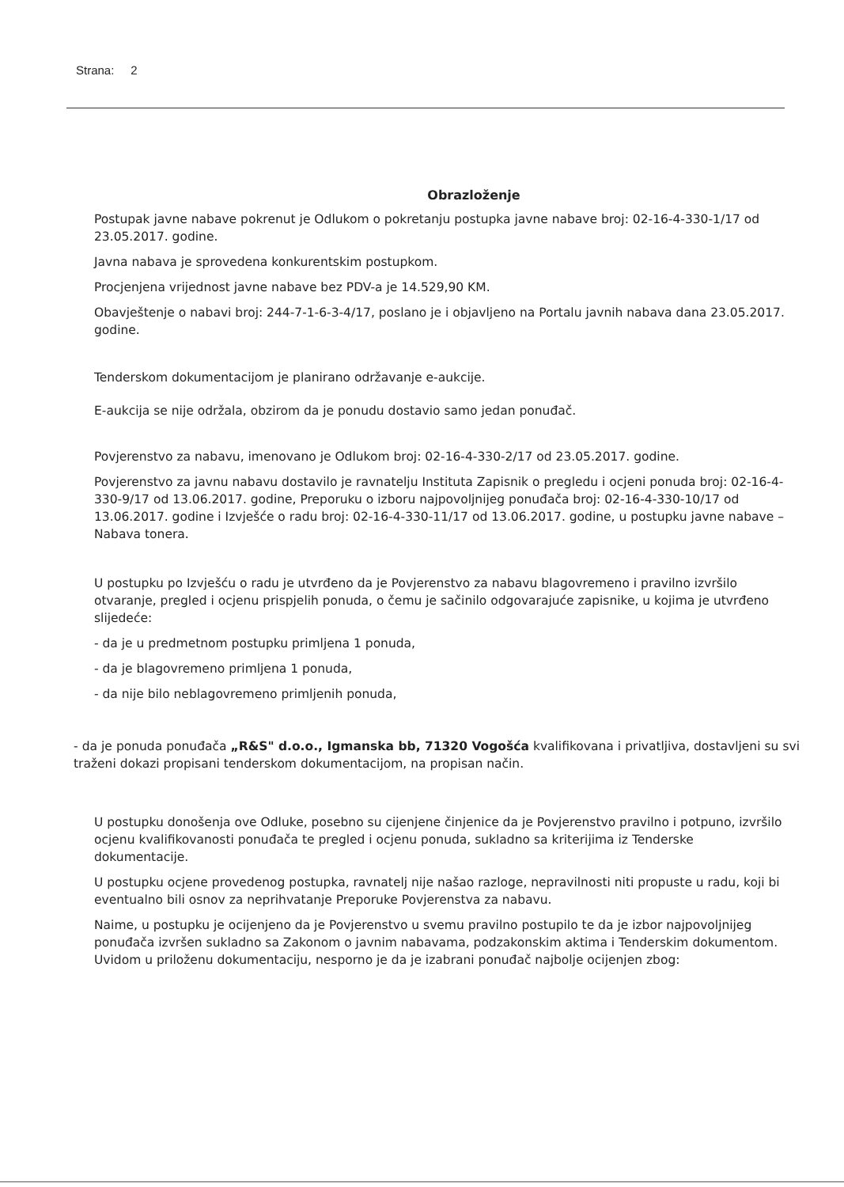Strana: 2
Obrazloženje
Postupak javne nabave pokrenut je Odlukom o pokretanju postupka javne nabave broj: 02-16-4-330-1/17 od 23.05.2017. godine.
Javna nabava je sprovedena konkurentskim postupkom.
Procjenjena vrijednost javne nabave bez PDV-a je 14.529,90 KM.
Obavještenje o nabavi broj: 244-7-1-6-3-4/17, poslano je i objavljeno na Portalu javnih nabava dana 23.05.2017. godine.
Tenderskom dokumentacijom je planirano održavanje e-aukcije.
E-aukcija se nije održala, obzirom da je ponudu dostavio samo jedan ponuđač.
Povjerenstvo za nabavu, imenovano je Odlukom broj: 02-16-4-330-2/17 od 23.05.2017. godine.
Povjerenstvo za javnu nabavu dostavilo je ravnatelju Instituta Zapisnik o pregledu i ocjeni ponuda broj: 02-16-4-330-9/17 od 13.06.2017. godine, Preporuku o izboru najpovoljnijeg ponuđača broj: 02-16-4-330-10/17 od 13.06.2017. godine i Izvješće o radu broj: 02-16-4-330-11/17 od 13.06.2017. godine, u postupku javne nabave – Nabava tonera.
U postupku po Izvješću o radu je utvrđeno da je Povjerenstvo za nabavu blagovremeno i pravilno izvršilo otvaranje, pregled i ocjenu prispjelih ponuda, o čemu je sačinilo odgovarajuće zapisnike, u kojima je utvrđeno slijedeće:
- da je u predmetnom postupku primljena 1 ponuda,
- da je blagovremeno primljena 1 ponuda,
- da nije bilo neblagovremeno primljenih ponuda,
- da je ponuda ponuđača „R&S" d.o.o., Igmanska bb, 71320 Vogošća kvalifikovana i privatljiva, dostavljeni su svi traženi dokazi propisani tenderskom dokumentacijom, na propisan način.
U postupku donošenja ove Odluke, posebno su cijenjene činjenice da je Povjerenstvo pravilno i potpuno, izvršilo ocjenu kvalifikovanosti ponuđača te pregled i ocjenu ponuda, sukladno sa kriterijima iz Tenderske dokumentacije.
U postupku ocjene provedenog postupka, ravnatelj nije našao razloge, nepravilnosti niti propuste u radu, koji bi eventualno bili osnov za neprihvatanje Preporuke Povjerenstva za nabavu.
Naime, u postupku je ocijenjeno da je Povjerenstvo u svemu pravilno postupilo te da je izbor najpovoljnijeg ponuđača izvršen sukladno sa Zakonom o javnim nabavama, podzakonskim aktima i Tenderskim dokumentom. Uvidom u priloženu dokumentaciju, nesporno je da je izabrani ponuđač najbolje ocijenjen zbog: